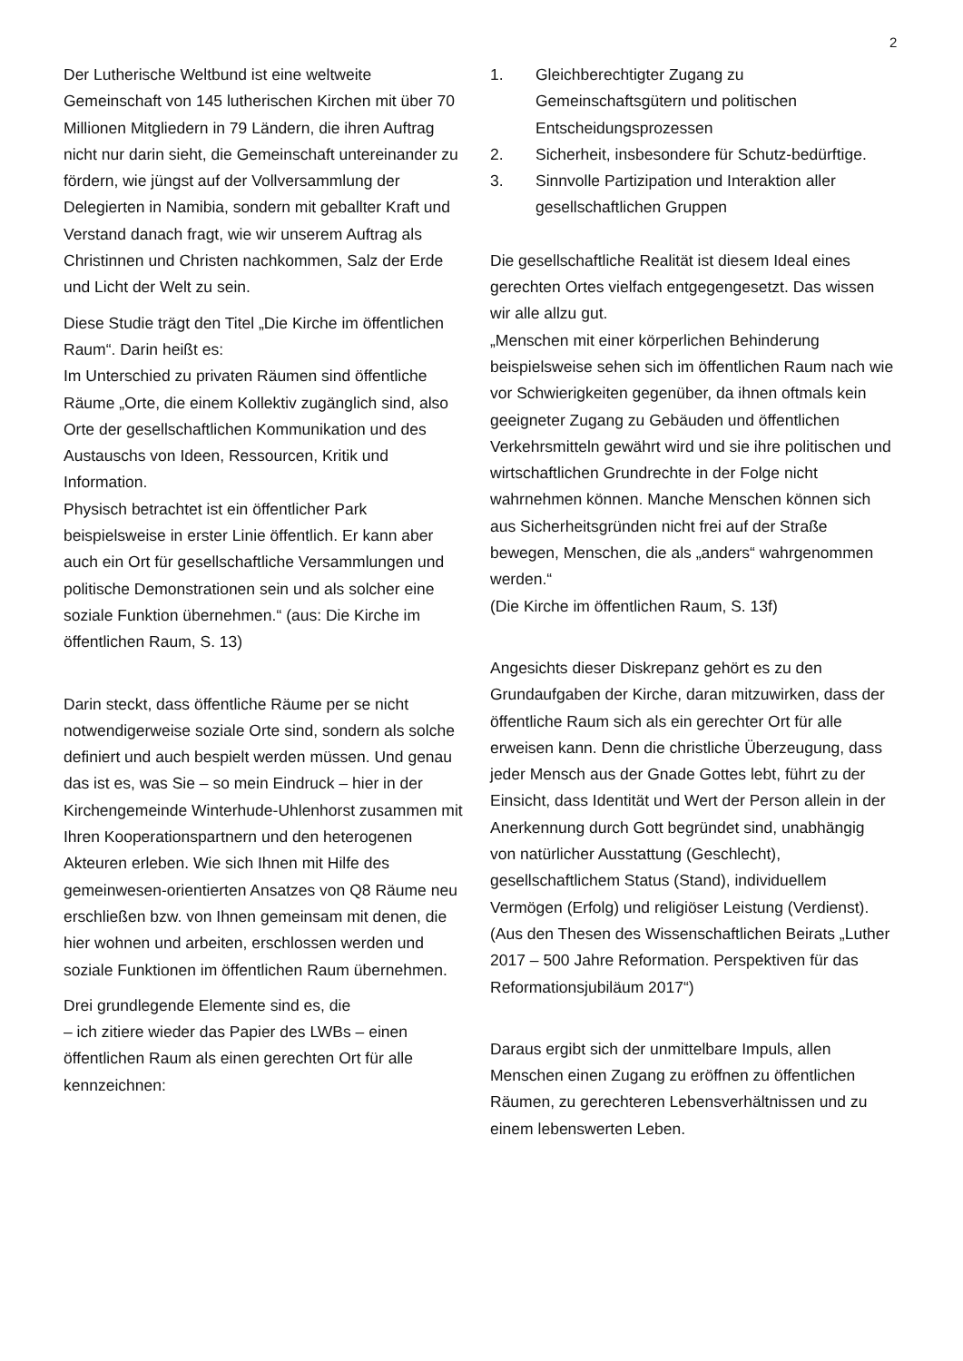2
Der Lutherische Weltbund ist eine weltweite Gemeinschaft von 145 lutherischen Kirchen mit über 70 Millionen Mitgliedern in 79 Ländern, die ihren Auftrag nicht nur darin sieht, die Gemeinschaft untereinander zu fördern, wie jüngst auf der Vollversammlung der Delegierten in Namibia, sondern mit geballter Kraft und Verstand danach fragt, wie wir unserem Auftrag als Christinnen und Christen nachkommen, Salz der Erde und Licht der Welt zu sein.
Diese Studie trägt den Titel „Die Kirche im öffentlichen Raum“. Darin heißt es:
Im Unterschied zu privaten Räumen sind öffentliche Räume „Orte, die einem Kollektiv zugänglich sind, also Orte der gesellschaftlichen Kommunikation und des Austauschs von Ideen, Ressourcen, Kritik und Information.
Physisch betrachtet ist ein öffentlicher Park beispielsweise in erster Linie öffentlich. Er kann aber auch ein Ort für gesellschaftliche Versammlungen und politische Demonstrationen sein und als solcher eine soziale Funktion übernehmen.“ (aus: Die Kirche im öffentlichen Raum, S. 13)
Darin steckt, dass öffentliche Räume per se nicht notwendigerweise soziale Orte sind, sondern als solche definiert und auch bespielt werden müssen. Und genau das ist es, was Sie – so mein Eindruck – hier in der Kirchengemeinde Winterhude-Uhlenhorst zusammen mit Ihren Kooperationspartnern und den heterogenen Akteuren erleben. Wie sich Ihnen mit Hilfe des gemeinwesen-orientierten Ansatzes von Q8 Räume neu erschließen bzw. von Ihnen gemeinsam mit denen, die hier wohnen und arbeiten, erschlossen werden und soziale Funktionen im öffentlichen Raum übernehmen.
Drei grundlegende Elemente sind es, die
– ich zitiere wieder das Papier des LWBs – einen öffentlichen Raum als einen gerechten Ort für alle kennzeichnen:
1. Gleichberechtigter Zugang zu Gemeinschaftsgütern und politischen Entscheidungsprozessen
2. Sicherheit, insbesondere für Schutz-bedürftige.
3. Sinnvolle Partizipation und Interaktion aller gesellschaftlichen Gruppen
Die gesellschaftliche Realität ist diesem Ideal eines gerechten Ortes vielfach entgegengesetzt. Das wissen wir alle allzu gut.
„Menschen mit einer körperlichen Behinderung beispielsweise sehen sich im öffentlichen Raum nach wie vor Schwierigkeiten gegenüber, da ihnen oftmals kein geeigneter Zugang zu Gebäuden und öffentlichen Verkehrsmitteln gewährt wird und sie ihre politischen und wirtschaftlichen Grundrechte in der Folge nicht wahrnehmen können. Manche Menschen können sich aus Sicherheitsgründen nicht frei auf der Straße bewegen, Menschen, die als „anders“ wahrgenommen werden.“
(Die Kirche im öffentlichen Raum, S. 13f)
Angesichts dieser Diskrepanz gehört es zu den Grundaufgaben der Kirche, daran mitzuwirken, dass der öffentliche Raum sich als ein gerechter Ort für alle erweisen kann. Denn die christliche Überzeugung, dass jeder Mensch aus der Gnade Gottes lebt, führt zu der Einsicht, dass Identität und Wert der Person allein in der Anerkennung durch Gott begründet sind, unabhängig von natürlicher Ausstattung (Geschlecht), gesellschaftlichem Status (Stand), individuellem Vermögen (Erfolg) und religiöser Leistung (Verdienst).
(Aus den Thesen des Wissenschaftlichen Beirats „Luther 2017 – 500 Jahre Reformation. Perspektiven für das Reformationsjubiläum 2017“)
Daraus ergibt sich der unmittelbare Impuls, allen Menschen einen Zugang zu eröffnen zu öffentlichen Räumen, zu gerechteren Lebensverhältnissen und zu einem lebenswerten Leben.